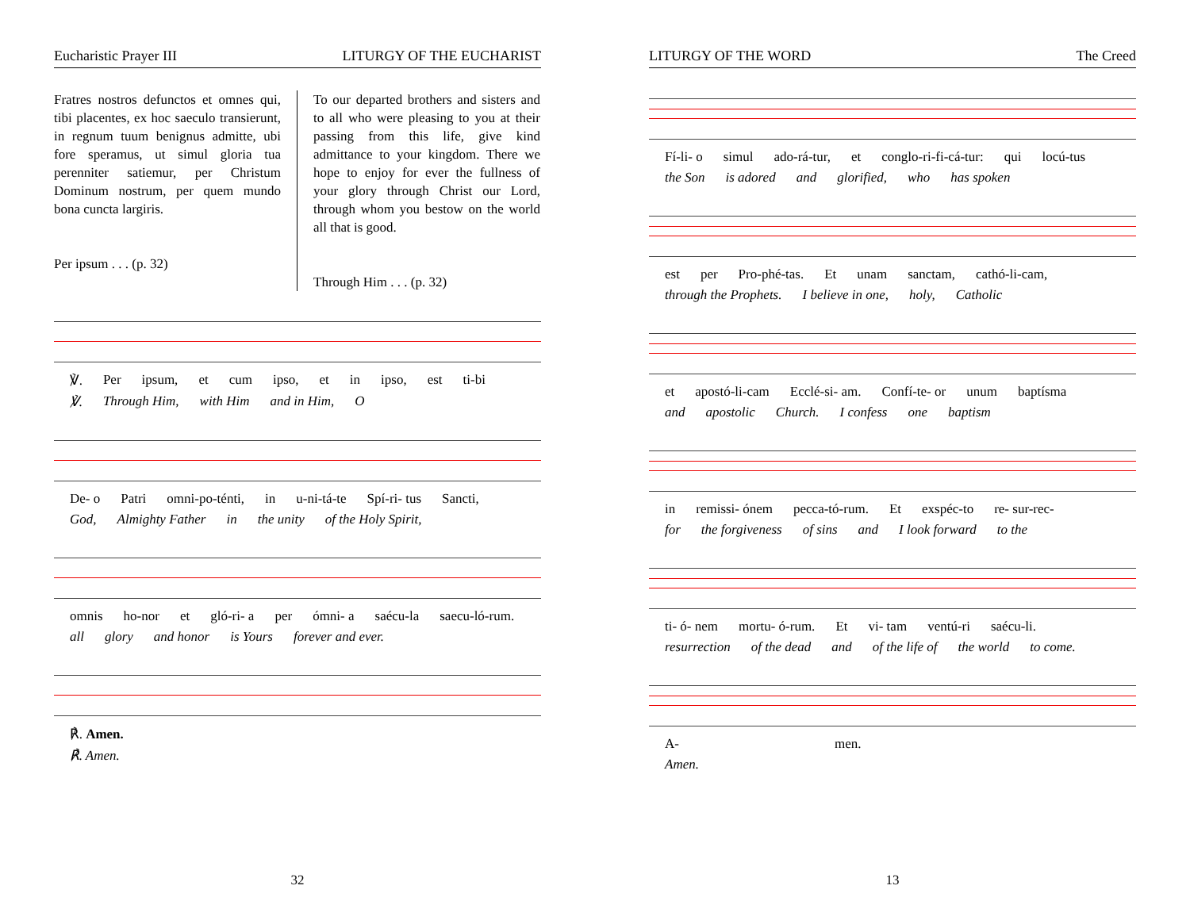Eucharistic Prayer III LITURGY OF THE EUCHARIST
Fratres nostros defunctos et omnes qui, tibi placentes, ex hoc saeculo transierunt, in regnum tuum benignus admitte, ubi fore speramus, ut simul gloria tua perenniter satiemur, per Christum Dominum nostrum, per quem mundo bona cuncta largiris.
Per ipsum . . . (p. 32)
To our departed brothers and sisters and to all who were pleasing to you at their passing from this life, give kind admittance to your kingdom. There we hope to enjoy for ever the fullness of your glory through Christ our Lord, through whom you bestow on the world all that is good.
Through Him . . . (p. 32)
℣. Per ipsum, et cum ipso, et in ipso, est ti-bi
℣. Through Him, with Him and in Him, O
De- o Patri omni-po-ténti, in u-ni-tá-te Spí-ri- tus Sancti,
God, Almighty Father in the unity of the Holy Spirit,
omnis ho-nor et gló-ri- a per ómni- a saécu-la saecu-ló-rum.
all glory and honor is Yours forever and ever.
℟. Amen.
℟. Amen.
32
LITURGY OF THE WORD The Creed
Fí-li- o simul ado-rá-tur, et conglo-ri-fi-cá-tur: qui locú-tus
the Son is adored and glorified, who has spoken
est per Pro-phé-tas. Et unam sanctam, cathó-li-cam,
through the Prophets. I believe in one, holy, Catholic
et apostó-li-cam Ecclé-si- am. Confí-te- or unum baptísma
and apostolic Church. I confess one baptism
in remissi- ónem pecca-tó-rum. Et exspéc-to re- sur-rec-
for the forgiveness of sins and I look forward to the
ti- ó- nem mortu- ó-rum. Et vi- tam ventú-ri saécu-li.
resurrection of the dead and of the life of the world to come.
A- men.
Amen.
13